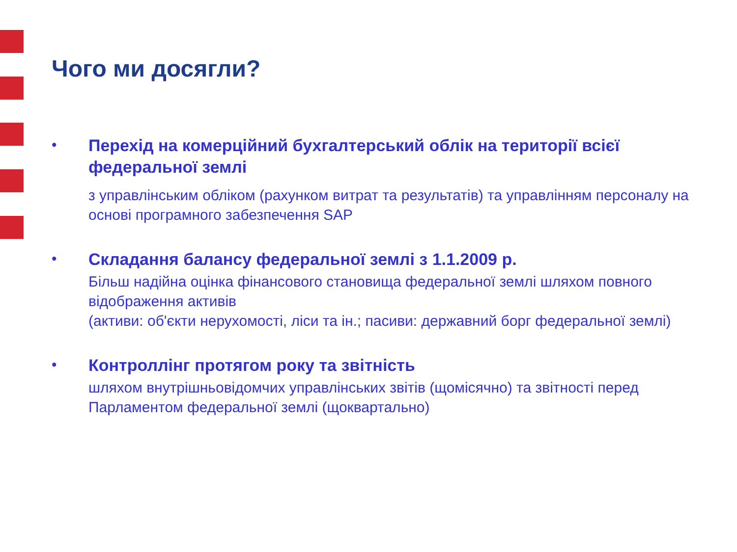Чого ми досягли?
•
Перехід на комерційний бухгалтерський облік на території всієї федеральної землі
з управлінським обліком (рахунком витрат та результатів) та управлінням персоналу на основі програмного забезпечення SAP
•
Складання балансу федеральної землі з 1.1.2009 р.
Більш надійна оцінка фінансового становища федеральної землі шляхом повного відображення активів
(активи: об'єкти нерухомості, ліси та ін.; пасиви: державний борг федеральної землі)
•
Контроллінг протягом року та звітність
шляхом внутрішньовідомчих управлінських звітів (щомісячно) та звітності перед Парламентом федеральної землі (щоквартально)